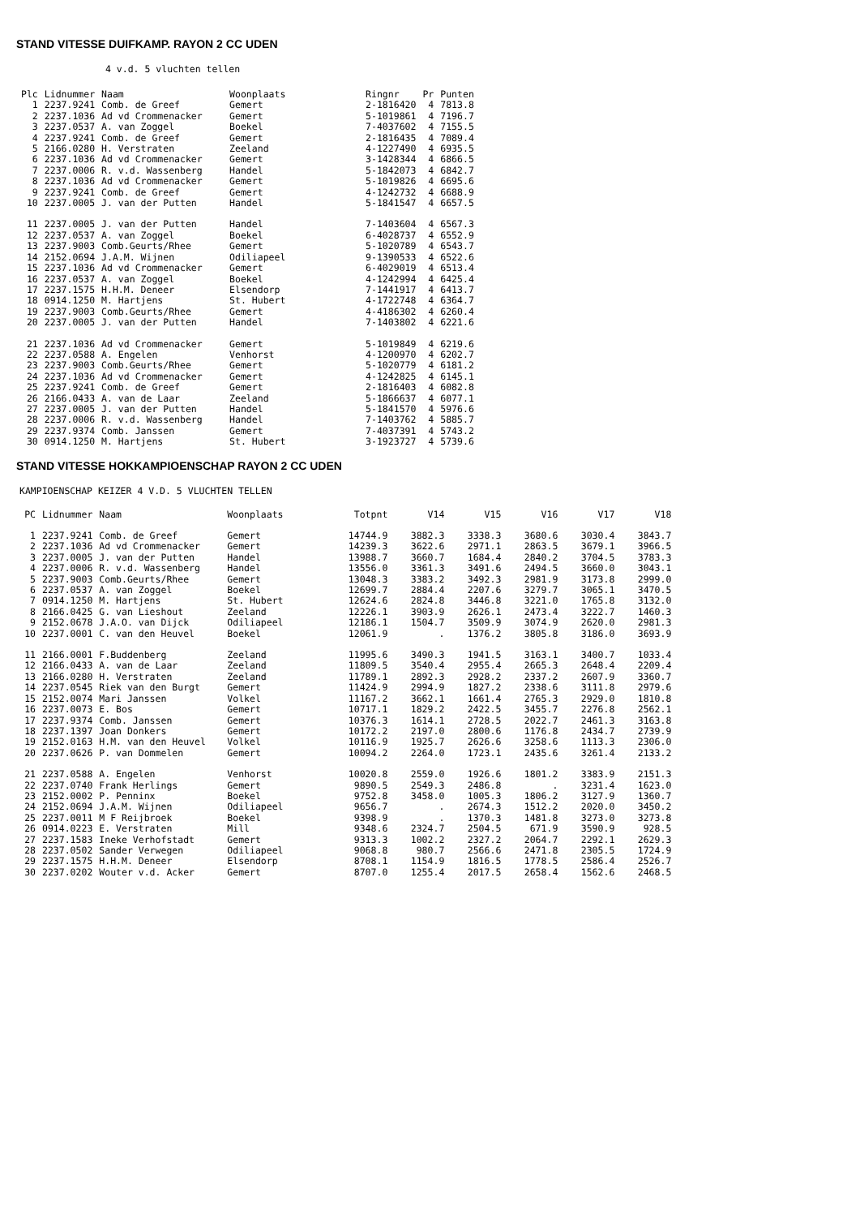STAND VITESSE DUIFKAMP. RAYON 2 CC UDEN
4 v.d. 5 vluchten tellen
| Plc | Lidnummer | Naam | Woonplaats | Ringnr | Pr | Punten |
| --- | --- | --- | --- | --- | --- | --- |
| 1 | 2237.9241 | Comb. de Greef | Gemert | 2-1816420 | 4 | 7813.8 |
| 2 | 2237.1036 | Ad vd Crommenacker | Gemert | 5-1019861 | 4 | 7196.7 |
| 3 | 2237.0537 | A. van Zoggel | Boekel | 7-4037602 | 4 | 7155.5 |
| 4 | 2237.9241 | Comb. de Greef | Gemert | 2-1816435 | 4 | 7089.4 |
| 5 | 2166.0280 | H. Verstraten | Zeeland | 4-1227490 | 4 | 6935.5 |
| 6 | 2237.1036 | Ad vd Crommenacker | Gemert | 3-1428344 | 4 | 6866.5 |
| 7 | 2237.0006 | R. v.d. Wassenberg | Handel | 5-1842073 | 4 | 6842.7 |
| 8 | 2237.1036 | Ad vd Crommenacker | Gemert | 5-1019826 | 4 | 6695.6 |
| 9 | 2237.9241 | Comb. de Greef | Gemert | 4-1242732 | 4 | 6688.9 |
| 10 | 2237.0005 | J. van der Putten | Handel | 5-1841547 | 4 | 6657.5 |
| 11 | 2237.0005 | J. van der Putten | Handel | 7-1403604 | 4 | 6567.3 |
| 12 | 2237.0537 | A. van Zoggel | Boekel | 6-4028737 | 4 | 6552.9 |
| 13 | 2237.9003 | Comb.Geurts/Rhee | Gemert | 5-1020789 | 4 | 6543.7 |
| 14 | 2152.0694 | J.A.M. Wijnen | Odiliapeel | 9-1390533 | 4 | 6522.6 |
| 15 | 2237.1036 | Ad vd Crommenacker | Gemert | 6-4029019 | 4 | 6513.4 |
| 16 | 2237.0537 | A. van Zoggel | Boekel | 4-1242994 | 4 | 6425.4 |
| 17 | 2237.1575 | H.H.M. Deneer | Elsendorp | 7-1441917 | 4 | 6413.7 |
| 18 | 0914.1250 | M. Hartjens | St. Hubert | 4-1722748 | 4 | 6364.7 |
| 19 | 2237.9003 | Comb.Geurts/Rhee | Gemert | 4-4186302 | 4 | 6260.4 |
| 20 | 2237.0005 | J. van der Putten | Handel | 7-1403802 | 4 | 6221.6 |
| 21 | 2237.1036 | Ad vd Crommenacker | Gemert | 5-1019849 | 4 | 6219.6 |
| 22 | 2237.0588 | A. Engelen | Venhorst | 4-1200970 | 4 | 6202.7 |
| 23 | 2237.9003 | Comb.Geurts/Rhee | Gemert | 5-1020779 | 4 | 6181.2 |
| 24 | 2237.1036 | Ad vd Crommenacker | Gemert | 4-1242825 | 4 | 6145.1 |
| 25 | 2237.9241 | Comb. de Greef | Gemert | 2-1816403 | 4 | 6082.8 |
| 26 | 2166.0433 | A. van de Laar | Zeeland | 5-1866637 | 4 | 6077.1 |
| 27 | 2237.0005 | J. van der Putten | Handel | 5-1841570 | 4 | 5976.6 |
| 28 | 2237.0006 | R. v.d. Wassenberg | Handel | 7-1403762 | 4 | 5885.7 |
| 29 | 2237.9374 | Comb. Janssen | Gemert | 7-4037391 | 4 | 5743.2 |
| 30 | 0914.1250 | M. Hartjens | St. Hubert | 3-1923727 | 4 | 5739.6 |
STAND VITESSE HOKKAMPIOENSCHAP RAYON 2 CC UDEN
KAMPIOENSCHAP KEIZER 4 V.D. 5 VLUCHTEN TELLEN
| PC | Lidnummer | Naam | Woonplaats | Totpnt | V14 | V15 | V16 | V17 | V18 |
| --- | --- | --- | --- | --- | --- | --- | --- | --- | --- |
| 1 | 2237.9241 | Comb. de Greef | Gemert | 14744.9 | 3882.3 | 3338.3 | 3680.6 | 3030.4 | 3843.7 |
| 2 | 2237.1036 | Ad vd Crommenacker | Gemert | 14239.3 | 3622.6 | 2971.1 | 2863.5 | 3679.1 | 3966.5 |
| 3 | 2237.0005 | J. van der Putten | Handel | 13988.7 | 3660.7 | 1684.4 | 2840.2 | 3704.5 | 3783.3 |
| 4 | 2237.0006 | R. v.d. Wassenberg | Handel | 13556.0 | 3361.3 | 3491.6 | 2494.5 | 3660.0 | 3043.1 |
| 5 | 2237.9003 | Comb.Geurts/Rhee | Gemert | 13048.3 | 3383.2 | 3492.3 | 2981.9 | 3173.8 | 2999.0 |
| 6 | 2237.0537 | A. van Zoggel | Boekel | 12699.7 | 2884.4 | 2207.6 | 3279.7 | 3065.1 | 3470.5 |
| 7 | 0914.1250 | M. Hartjens | St. Hubert | 12624.6 | 2824.8 | 3446.8 | 3221.0 | 1765.8 | 3132.0 |
| 8 | 2166.0425 | G. van Lieshout | Zeeland | 12226.1 | 3903.9 | 2626.1 | 2473.4 | 3222.7 | 1460.3 |
| 9 | 2152.0678 | J.A.O. van Dijck | Odiliapeel | 12186.1 | 1504.7 | 3509.9 | 3074.9 | 2620.0 | 2981.3 |
| 10 | 2237.0001 | C. van den Heuvel | Boekel | 12061.9 | . | 1376.2 | 3805.8 | 3186.0 | 3693.9 |
| 11 | 2166.0001 | F.Buddenberg | Zeeland | 11995.6 | 3490.3 | 1941.5 | 3163.1 | 3400.7 | 1033.4 |
| 12 | 2166.0433 | A. van de Laar | Zeeland | 11809.5 | 3540.4 | 2955.4 | 2665.3 | 2648.4 | 2209.4 |
| 13 | 2166.0280 | H. Verstraten | Zeeland | 11789.1 | 2892.3 | 2928.2 | 2337.2 | 2607.9 | 3360.7 |
| 14 | 2237.0545 | Riek van den Burgt | Gemert | 11424.9 | 2994.9 | 1827.2 | 2338.6 | 3111.8 | 2979.6 |
| 15 | 2152.0074 | Mari Janssen | Volkel | 11167.2 | 3662.1 | 1661.4 | 2765.3 | 2929.0 | 1810.8 |
| 16 | 2237.0073 | E. Bos | Gemert | 10717.1 | 1829.2 | 2422.5 | 3455.7 | 2276.8 | 2562.1 |
| 17 | 2237.9374 | Comb. Janssen | Gemert | 10376.3 | 1614.1 | 2728.5 | 2022.7 | 2461.3 | 3163.8 |
| 18 | 2237.1397 | Joan Donkers | Gemert | 10172.2 | 2197.0 | 2800.6 | 1176.8 | 2434.7 | 2739.9 |
| 19 | 2152.0163 | H.M. van den Heuvel | Volkel | 10116.9 | 1925.7 | 2626.6 | 3258.6 | 1113.3 | 2306.0 |
| 20 | 2237.0626 | P. van Dommelen | Gemert | 10094.2 | 2264.0 | 1723.1 | 2435.6 | 3261.4 | 2133.2 |
| 21 | 2237.0588 | A. Engelen | Venhorst | 10020.8 | 2559.0 | 1926.6 | 1801.2 | 3383.9 | 2151.3 |
| 22 | 2237.0740 | Frank Herlings | Gemert | 9890.5 | 2549.3 | 2486.8 | . | 3231.4 | 1623.0 |
| 23 | 2152.0002 | P. Penninx | Boekel | 9752.8 | 3458.0 | 1005.3 | 1806.2 | 3127.9 | 1360.7 |
| 24 | 2152.0694 | J.A.M. Wijnen | Odiliapeel | 9656.7 | . | 2674.3 | 1512.2 | 2020.0 | 3450.2 |
| 25 | 2237.0011 | M F Reijbroek | Boekel | 9398.9 | . | 1370.3 | 1481.8 | 3273.0 | 3273.8 |
| 26 | 0914.0223 | E. Verstraten | Mill | 9348.6 | 2324.7 | 2504.5 | 671.9 | 3590.9 | 928.5 |
| 27 | 2237.1583 | Ineke Verhofstadt | Gemert | 9313.3 | 1002.2 | 2327.2 | 2064.7 | 2292.1 | 2629.3 |
| 28 | 2237.0502 | Sander Verwegen | Odiliapeel | 9068.8 | 980.7 | 2566.6 | 2471.8 | 2305.5 | 1724.9 |
| 29 | 2237.1575 | H.H.M. Deneer | Elsendorp | 8708.1 | 1154.9 | 1816.5 | 1778.5 | 2586.4 | 2526.7 |
| 30 | 2237.0202 | Wouter v.d. Acker | Gemert | 8707.0 | 1255.4 | 2017.5 | 2658.4 | 1562.6 | 2468.5 |